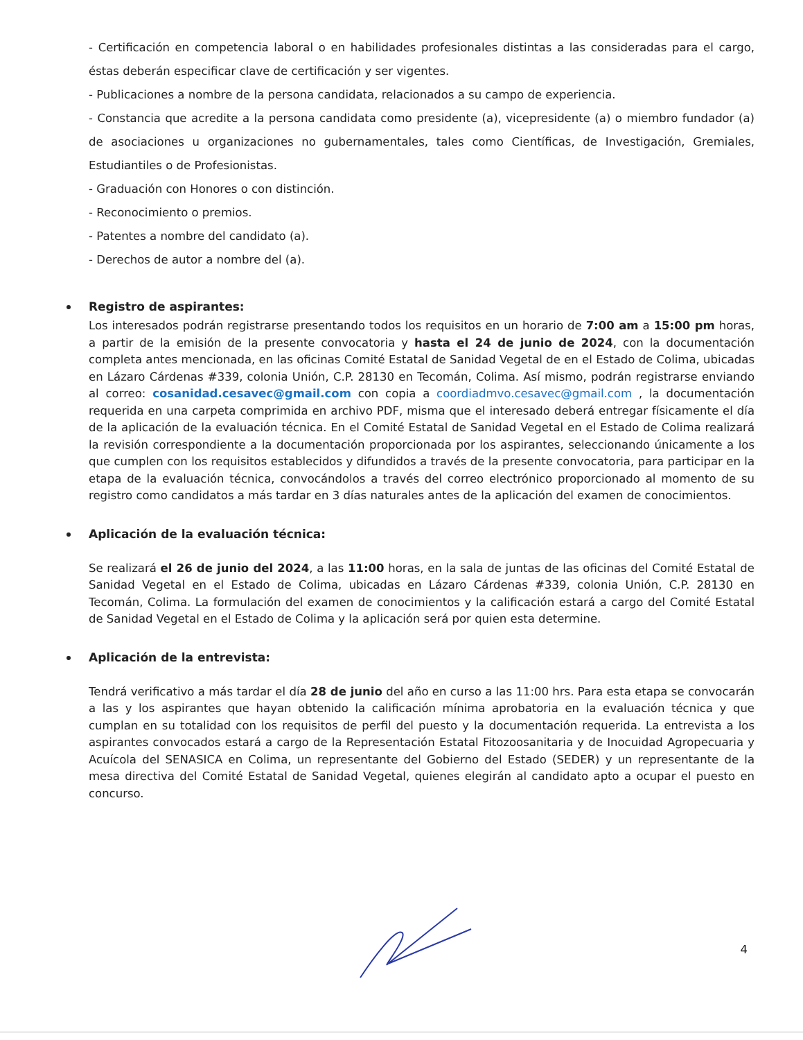- Certificación en competencia laboral o en habilidades profesionales distintas a las consideradas para el cargo, éstas deberán especificar clave de certificación y ser vigentes.
- Publicaciones a nombre de la persona candidata, relacionados a su campo de experiencia.
- Constancia que acredite a la persona candidata como presidente (a), vicepresidente (a) o miembro fundador (a) de asociaciones u organizaciones no gubernamentales, tales como Científicas, de Investigación, Gremiales, Estudiantiles o de Profesionistas.
- Graduación con Honores o con distinción.
- Reconocimiento o premios.
- Patentes a nombre del candidato (a).
- Derechos de autor a nombre del (a).
Registro de aspirantes:
Los interesados podrán registrarse presentando todos los requisitos en un horario de 7:00 am a 15:00 pm horas, a partir de la emisión de la presente convocatoria y hasta el 24 de junio de 2024, con la documentación completa antes mencionada, en las oficinas Comité Estatal de Sanidad Vegetal de en el Estado de Colima, ubicadas en Lázaro Cárdenas #339, colonia Unión, C.P. 28130 en Tecomán, Colima. Así mismo, podrán registrarse enviando al correo: cosanidad.cesavec@gmail.com con copia a coordiadmvo.cesavec@gmail.com , la documentación requerida en una carpeta comprimida en archivo PDF, misma que el interesado deberá entregar físicamente el día de la aplicación de la evaluación técnica. En el Comité Estatal de Sanidad Vegetal en el Estado de Colima realizará la revisión correspondiente a la documentación proporcionada por los aspirantes, seleccionando únicamente a los que cumplen con los requisitos establecidos y difundidos a través de la presente convocatoria, para participar en la etapa de la evaluación técnica, convocándolos a través del correo electrónico proporcionado al momento de su registro como candidatos a más tardar en 3 días naturales antes de la aplicación del examen de conocimientos.
Aplicación de la evaluación técnica:
Se realizará el 26 de junio del 2024, a las 11:00 horas, en la sala de juntas de las oficinas del Comité Estatal de Sanidad Vegetal en el Estado de Colima, ubicadas en Lázaro Cárdenas #339, colonia Unión, C.P. 28130 en Tecomán, Colima. La formulación del examen de conocimientos y la calificación estará a cargo del Comité Estatal de Sanidad Vegetal en el Estado de Colima y la aplicación será por quien esta determine.
Aplicación de la entrevista:
Tendrá verificativo a más tardar el día 28 de junio del año en curso a las 11:00 hrs. Para esta etapa se convocarán a las y los aspirantes que hayan obtenido la calificación mínima aprobatoria en la evaluación técnica y que cumplan en su totalidad con los requisitos de perfil del puesto y la documentación requerida. La entrevista a los aspirantes convocados estará a cargo de la Representación Estatal Fitozoosanitaria y de Inocuidad Agropecuaria y Acuícola del SENASICA en Colima, un representante del Gobierno del Estado (SEDER) y un representante de la mesa directiva del Comité Estatal de Sanidad Vegetal, quienes elegirán al candidato apto a ocupar el puesto en concurso.
4